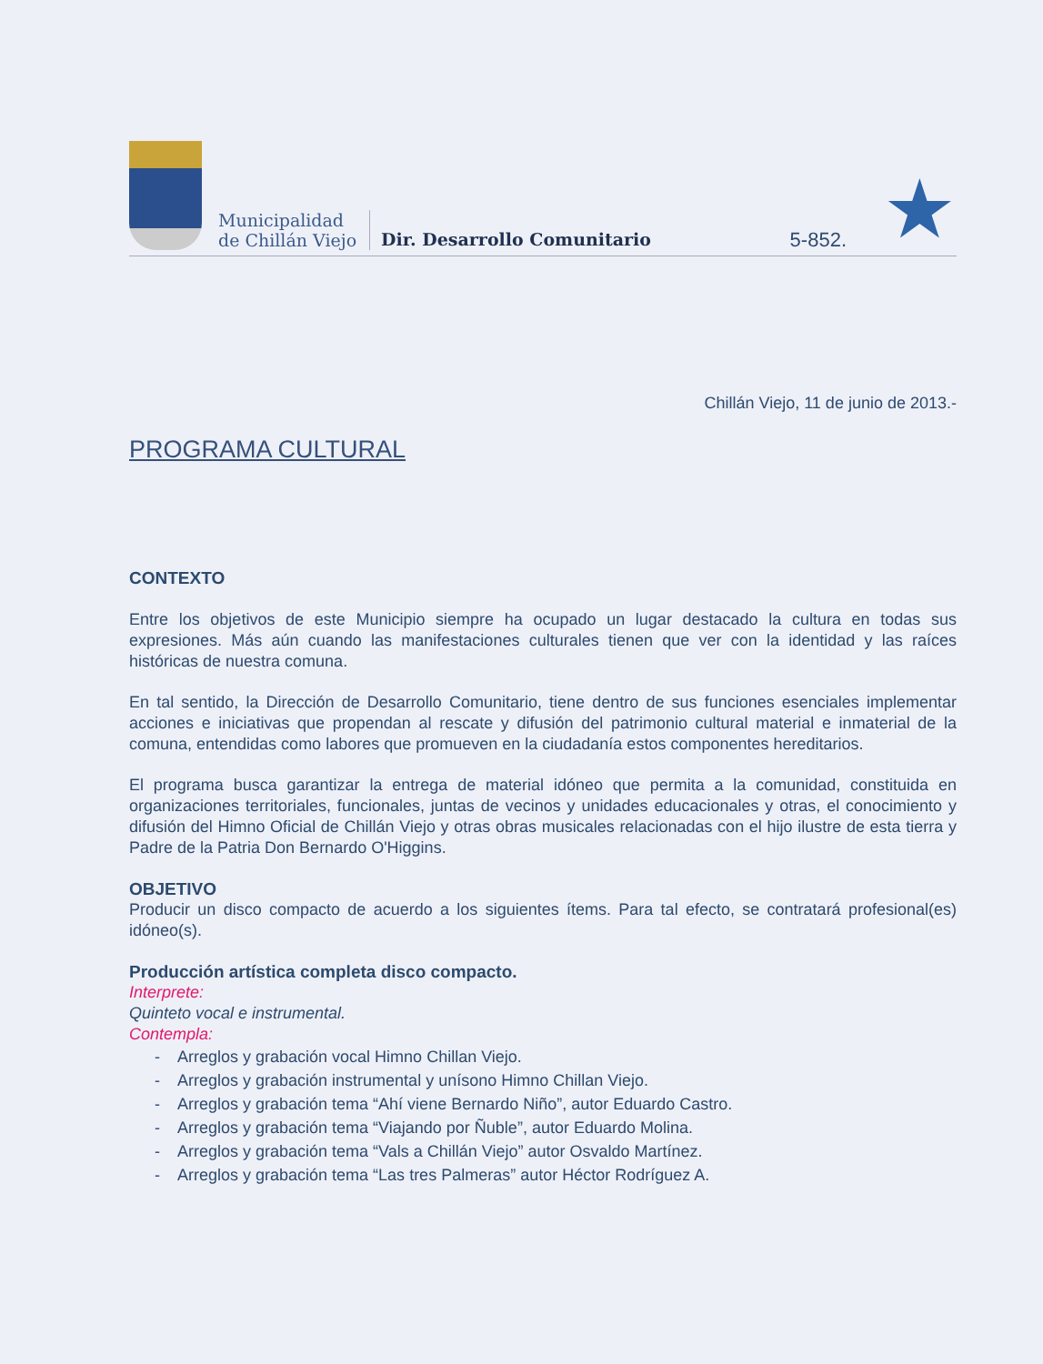Municipalidad
de Chillán Viejo
Dir. Desarrollo Comunitario
5-852.
★
Chillán Viejo, 11 de junio de 2013.-
PROGRAMA CULTURAL
CONTEXTO
Entre los objetivos de este Municipio siempre ha ocupado un lugar destacado la cultura en todas sus expresiones. Más aún cuando las manifestaciones culturales tienen que ver con la identidad y las raíces históricas de nuestra comuna.
En tal sentido, la Dirección de Desarrollo Comunitario, tiene dentro de sus funciones esenciales implementar acciones e iniciativas que propendan al rescate y difusión del patrimonio cultural material e inmaterial de la comuna, entendidas como labores que promueven en la ciudadanía estos componentes hereditarios.
El programa busca garantizar la entrega de material idóneo que permita a la comunidad, constituida en organizaciones territoriales, funcionales, juntas de vecinos y unidades educacionales y otras, el conocimiento y difusión del Himno Oficial de Chillán Viejo y otras obras musicales relacionadas con el hijo ilustre de esta tierra y Padre de la Patria Don Bernardo O'Higgins.
OBJETIVO
Producir un disco compacto de acuerdo a los siguientes ítems. Para tal efecto, se contratará profesional(es) idóneo(s).
Producción artística completa disco compacto.
Interprete:
Quinteto vocal e instrumental.
Contempla:
- Arreglos y grabación vocal Himno Chillan Viejo.
- Arreglos y grabación instrumental y unísono Himno Chillan Viejo.
- Arreglos y grabación tema “Ahí viene Bernardo Niño”, autor Eduardo Castro.
- Arreglos y grabación tema “Viajando por Ñuble”, autor Eduardo Molina.
- Arreglos y grabación tema “Vals a Chillán Viejo” autor Osvaldo Martínez.
- Arreglos y grabación tema “Las tres Palmeras” autor Héctor Rodríguez A.